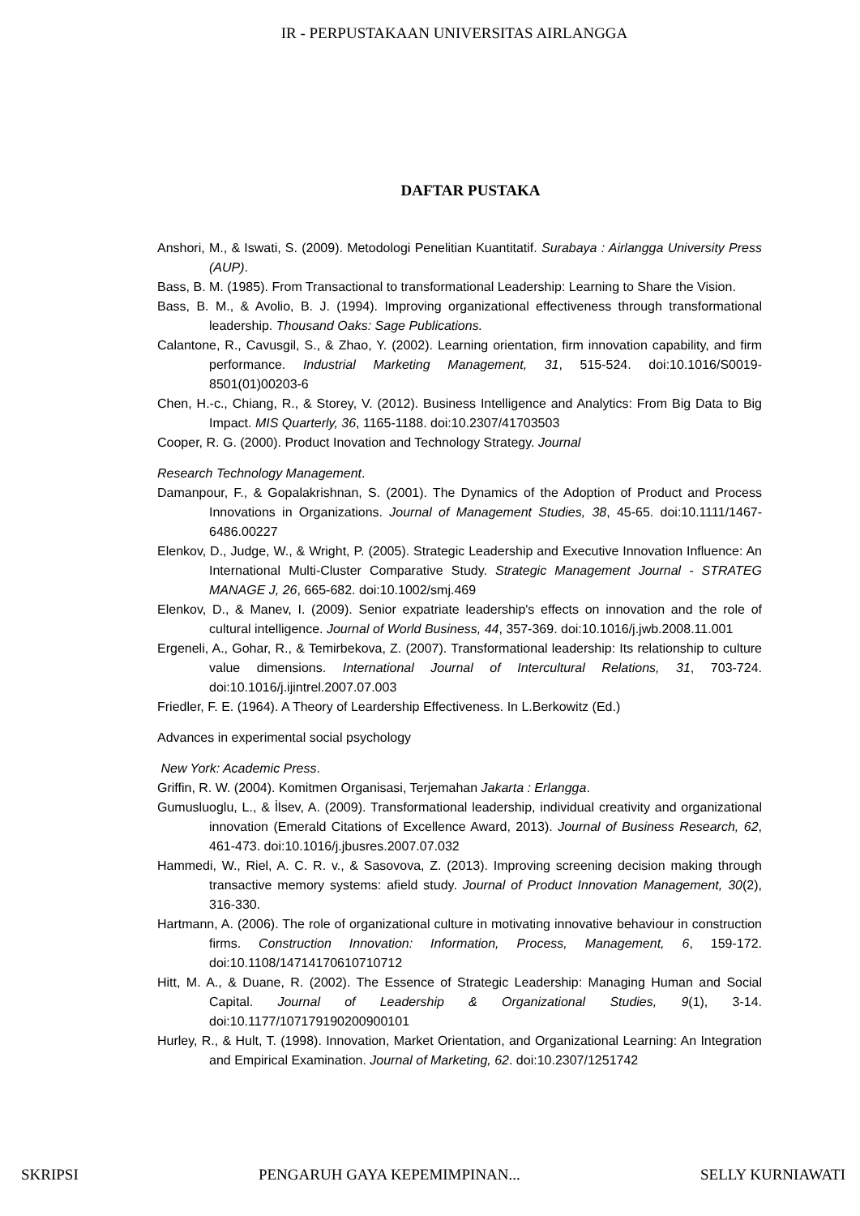IR - PERPUSTAKAAN UNIVERSITAS AIRLANGGA
DAFTAR PUSTAKA
Anshori, M., & Iswati, S. (2009). Metodologi Penelitian Kuantitatif. Surabaya : Airlangga University Press (AUP).
Bass, B. M. (1985). From Transactional to transformational Leadership: Learning to Share the Vision.
Bass, B. M., & Avolio, B. J. (1994). Improving organizational effectiveness through transformational leadership. Thousand Oaks: Sage Publications.
Calantone, R., Cavusgil, S., & Zhao, Y. (2002). Learning orientation, firm innovation capability, and firm performance. Industrial Marketing Management, 31, 515-524. doi:10.1016/S0019-8501(01)00203-6
Chen, H.-c., Chiang, R., & Storey, V. (2012). Business Intelligence and Analytics: From Big Data to Big Impact. MIS Quarterly, 36, 1165-1188. doi:10.2307/41703503
Cooper, R. G. (2000). Product Inovation and Technology Strategy. Journal
Research Technology Management.
Damanpour, F., & Gopalakrishnan, S. (2001). The Dynamics of the Adoption of Product and Process Innovations in Organizations. Journal of Management Studies, 38, 45-65. doi:10.1111/1467-6486.00227
Elenkov, D., Judge, W., & Wright, P. (2005). Strategic Leadership and Executive Innovation Influence: An International Multi-Cluster Comparative Study. Strategic Management Journal - STRATEG MANAGE J, 26, 665-682. doi:10.1002/smj.469
Elenkov, D., & Manev, I. (2009). Senior expatriate leadership's effects on innovation and the role of cultural intelligence. Journal of World Business, 44, 357-369. doi:10.1016/j.jwb.2008.11.001
Ergeneli, A., Gohar, R., & Temirbekova, Z. (2007). Transformational leadership: Its relationship to culture value dimensions. International Journal of Intercultural Relations, 31, 703-724. doi:10.1016/j.ijintrel.2007.07.003
Friedler, F. E. (1964). A Theory of Leardership Effectiveness. In L.Berkowitz (Ed.)
Advances in experimental social psychology
New York: Academic Press.
Griffin, R. W. (2004). Komitmen Organisasi, Terjemahan Jakarta : Erlangga.
Gumusluoglu, L., & İlsev, A. (2009). Transformational leadership, individual creativity and organizational innovation (Emerald Citations of Excellence Award, 2013). Journal of Business Research, 62, 461-473. doi:10.1016/j.jbusres.2007.07.032
Hammedi, W., Riel, A. C. R. v., & Sasovova, Z. (2013). Improving screening decision making through transactive memory systems: afield study. Journal of Product Innovation Management, 30(2), 316-330.
Hartmann, A. (2006). The role of organizational culture in motivating innovative behaviour in construction firms. Construction Innovation: Information, Process, Management, 6, 159-172. doi:10.1108/14714170610710712
Hitt, M. A., & Duane, R. (2002). The Essence of Strategic Leadership: Managing Human and Social Capital. Journal of Leadership & Organizational Studies, 9(1), 3-14. doi:10.1177/107179190200900101
Hurley, R., & Hult, T. (1998). Innovation, Market Orientation, and Organizational Learning: An Integration and Empirical Examination. Journal of Marketing, 62. doi:10.2307/1251742
SKRIPSI PENGARUH GAYA KEPEMIMPINAN... SELLY KURNIAWATI